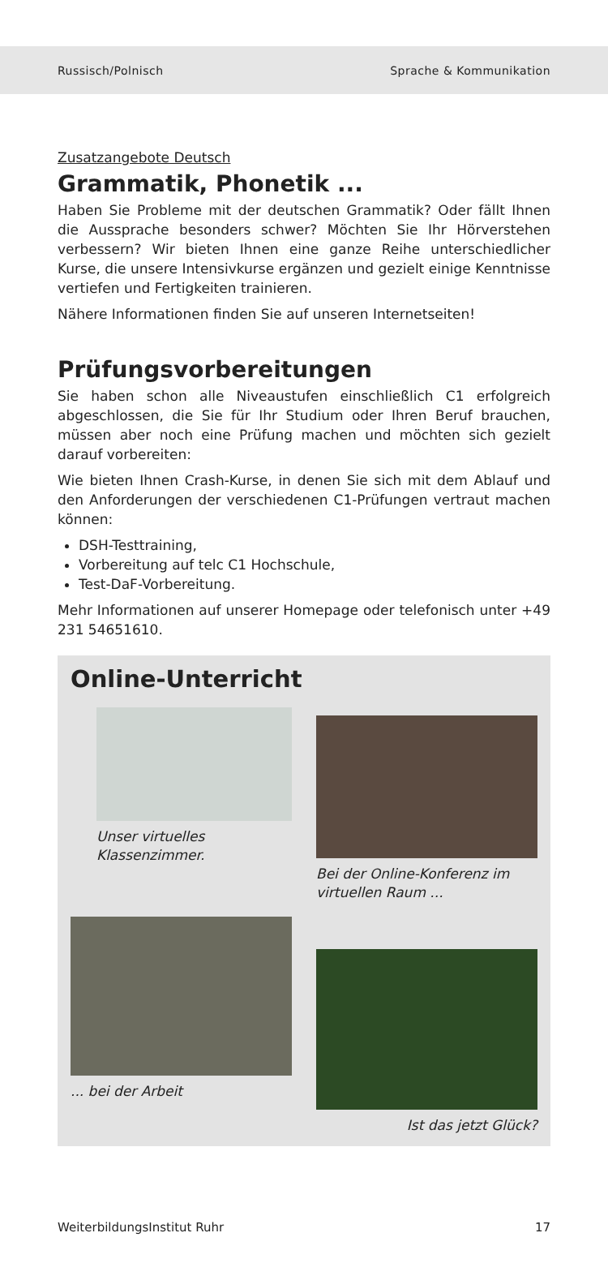Russisch/Polnisch Sprache & Kommunikation
Zusatzangebote Deutsch
Grammatik, Phonetik ...
Haben Sie Probleme mit der deutschen Grammatik? Oder fällt Ihnen die Aussprache besonders schwer? Möchten Sie Ihr Hörverstehen verbessern? Wir bieten Ihnen eine ganze Reihe unterschiedlicher Kurse, die unsere Intensivkurse ergänzen und gezielt einige Kenntnisse vertiefen und Fertigkeiten trainieren.
Nähere Informationen finden Sie auf unseren Internetseiten!
Prüfungsvorbereitungen
Sie haben schon alle Niveaustufen einschließlich C1 erfolgreich abgeschlossen, die Sie für Ihr Studium oder Ihren Beruf brauchen, müssen aber noch eine Prüfung machen und möchten sich gezielt darauf vorbereiten:
Wie bieten Ihnen Crash-Kurse, in denen Sie sich mit dem Ablauf und den Anforderungen der verschiedenen C1-Prüfungen vertraut machen können:
DSH-Testtraining,
Vorbereitung auf telc C1 Hochschule,
Test-DaF-Vorbereitung.
Mehr Informationen auf unserer Homepage oder telefonisch unter +49 231 54651610.
Online-Unterricht
Unser virtuelles Klassenzimmer.
Bei der Online-Konferenz im virtuellen Raum ...
... bei der Arbeit
Ist das jetzt Glück?
WeiterbildungsInstitut Ruhr 17